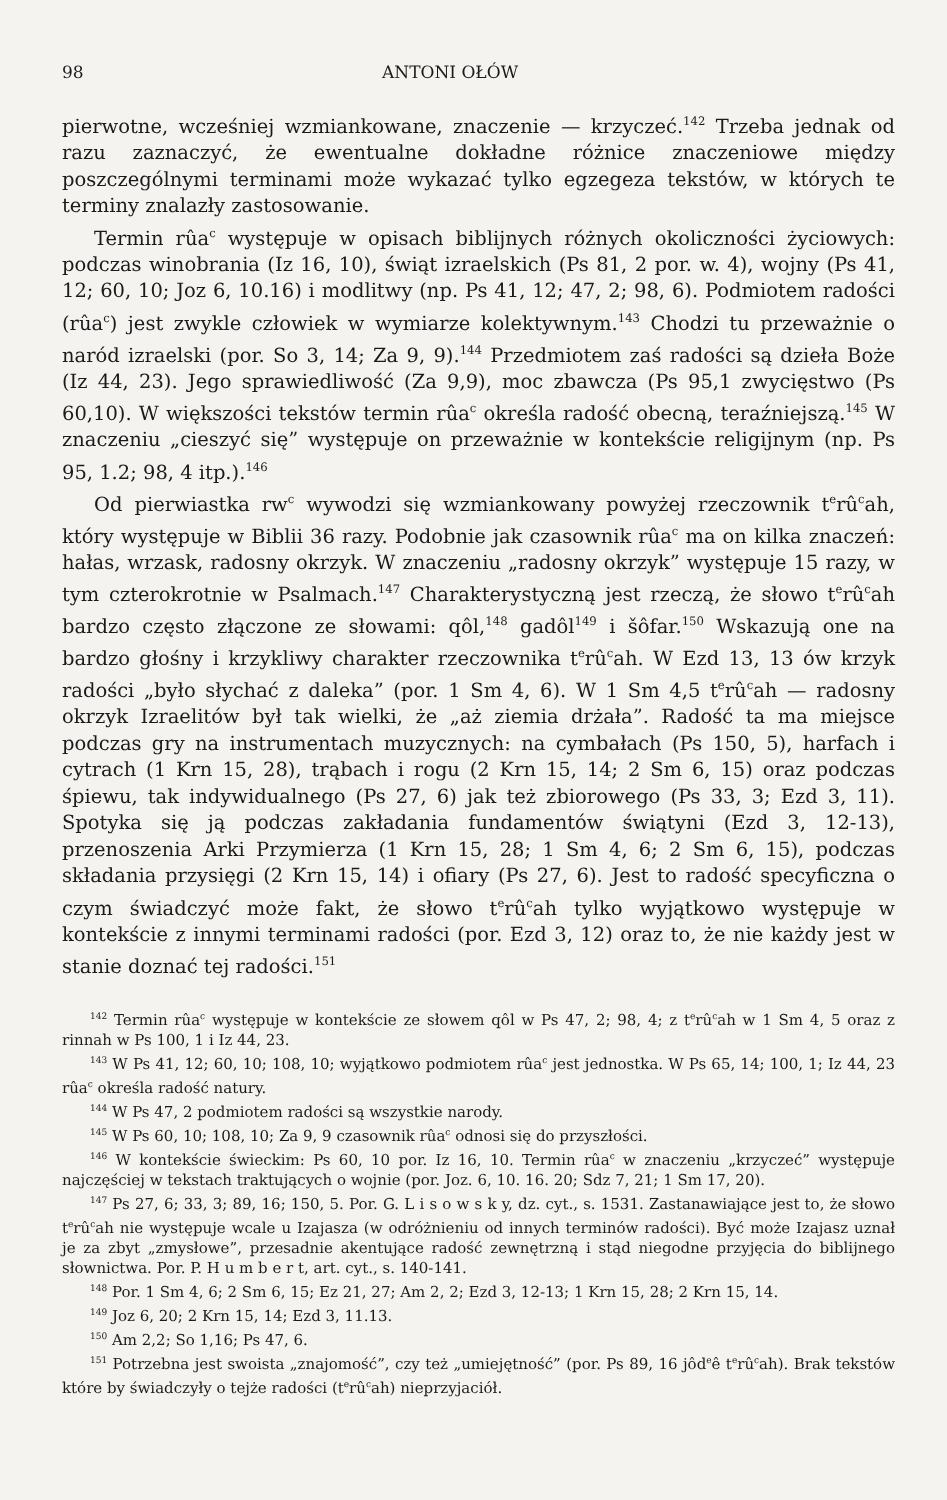98 ANTONI OŁÓW
pierwotne, wcześniej wzmiankowane, znaczenie — krzyczeć.<sup>142</sup> Trzeba jednak od razu zaznaczyć, że ewentualne dokładne różnice znaczeniowe między poszczególnymi terminami może wykazać tylko egzegeza tekstów, w których te terminy znalazły zastosowanie.
Termin rûa<sup>c</sup> występuje w opisach biblijnych różnych okoliczności życiowych: podczas winobrania (Iz 16, 10), świąt izraelskich (Ps 81, 2 por. w. 4), wojny (Ps 41, 12; 60, 10; Joz 6, 10.16) i modlitwy (np. Ps 41, 12; 47, 2; 98, 6). Podmiotem radości (rûa<sup>c</sup>) jest zwykle człowiek w wymiarze kolektywnym.<sup>143</sup> Chodzi tu przeważnie o naród izraelski (por. So 3, 14; Za 9, 9).<sup>144</sup> Przedmiotem zaś radości są dzieła Boże (Iz 44, 23). Jego sprawiedliwość (Za 9,9), moc zbawcza (Ps 95,1 zwycięstwo (Ps 60,10). W większości tekstów termin rûa<sup>c</sup> określa radość obecną, teraźniejszą.<sup>145</sup> W znaczeniu „cieszyć się” występuje on przeważnie w kontekście religijnym (np. Ps 95, 1.2; 98, 4 itp.).<sup>146</sup>
Od pierwiastka rw<sup>c</sup> wywodzi się wzmiankowany powyżej rzeczownik t<sup>e</sup>rû<sup>c</sup>ah, który występuje w Biblii 36 razy. Podobnie jak czasownik rûa<sup>c</sup> ma on kilka znaczeń: hałas, wrzask, radosny okrzyk. W znaczeniu „radosny okrzyk” występuje 15 razy, w tym czterokrotnie w Psalmach.<sup>147</sup> Charakterystyczną jest rzeczą, że słowo t<sup>e</sup>rû<sup>c</sup>ah bardzo często złączone ze słowami: qôl,<sup>148</sup> gadôl<sup>149</sup> i šôfar.<sup>150</sup> Wskazują one na bardzo głośny i krzykliwy charakter rzeczownika t<sup>e</sup>rû<sup>c</sup>ah. W Ezd 13, 13 ów krzyk radości „było słychać z daleka” (por. 1 Sm 4, 6). W 1 Sm 4,5 t<sup>e</sup>rû<sup>c</sup>ah — radosny okrzyk Izraelitów był tak wielki, że „aż ziemia drżała”. Radość ta ma miejsce podczas gry na instrumentach muzycznych: na cymbałach (Ps 150, 5), harfach i cytrach (1 Krn 15, 28), trąbach i rogu (2 Krn 15, 14; 2 Sm 6, 15) oraz podczas śpiewu, tak indywidualnego (Ps 27, 6) jak też zbiorowego (Ps 33, 3; Ezd 3, 11). Spotyka się ją podczas zakładania fundamentów świątyni (Ezd 3, 12-13), przenoszenia Arki Przymierza (1 Krn 15, 28; 1 Sm 4, 6; 2 Sm 6, 15), podczas składania przysięgi (2 Krn 15, 14) i ofiary (Ps 27, 6). Jest to radość specyficzna o czym świadczyć może fakt, że słowo t<sup>e</sup>rû<sup>c</sup>ah tylko wyjątkowo występuje w kontekście z innymi terminami radości (por. Ezd 3, 12) oraz to, że nie każdy jest w stanie doznać tej radości.<sup>151</sup>
<sup>142</sup> Termin rûa<sup>c</sup> występuje w kontekście ze słowem qôl w Ps 47, 2; 98, 4; z t<sup>e</sup>rû<sup>c</sup>ah w 1 Sm 4, 5 oraz z rinnah w Ps 100, 1 i Iz 44, 23.
<sup>143</sup> W Ps 41, 12; 60, 10; 108, 10; wyjątkowo podmiotem rûa<sup>c</sup> jest jednostka. W Ps 65, 14; 100, 1; Iz 44, 23 rûa<sup>c</sup> określa radość natury.
<sup>144</sup> W Ps 47, 2 podmiotem radości są wszystkie narody.
<sup>145</sup> W Ps 60, 10; 108, 10; Za 9, 9 czasownik rûa<sup>c</sup> odnosi się do przyszłości.
<sup>146</sup> W kontekście świeckim: Ps 60, 10 por. Iz 16, 10. Termin rûa<sup>c</sup> w znaczeniu „krzyczeć” występuje najczęściej w tekstach traktujących o wojnie (por. Joz. 6, 10. 16. 20; Sdz 7, 21; 1 Sm 17, 20).
<sup>147</sup> Ps 27, 6; 33, 3; 89, 16; 150, 5. Por. G. L i s o w s k y, dz. cyt., s. 1531. Zastanawiające jest to, że słowo t<sup>e</sup>rû<sup>c</sup>ah nie występuje wcale u Izajasza (w odróżnieniu od innych terminów radości). Być może Izajasz uznał je za zbyt „zmysłowe”, przesadnie akentujące radość zewnętrzną i stąd niegodne przyjęcia do biblijnego słownictwa. Por. P. H u m b e r t, art. cyt., s. 140-141.
<sup>148</sup> Por. 1 Sm 4, 6; 2 Sm 6, 15; Ez 21, 27; Am 2, 2; Ezd 3, 12-13; 1 Krn 15, 28; 2 Krn 15, 14.
<sup>149</sup> Joz 6, 20; 2 Krn 15, 14; Ezd 3, 11.13.
<sup>150</sup> Am 2,2; So 1,16; Ps 47, 6.
<sup>151</sup> Potrzebna jest swoista „znajomość”, czy też „umiejętność” (por. Ps 89, 16 jôd<sup>e</sup>ê t<sup>e</sup>rû<sup>c</sup>ah). Brak tekstów które by świadczyły o tejże radości (t<sup>e</sup>rû<sup>c</sup>ah) nieprzyjaciół.